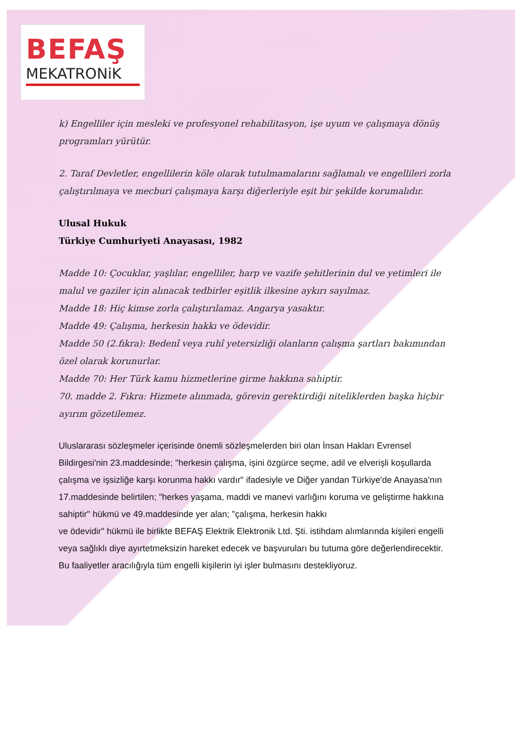BEFAŞ
MEKATRONiK
k) Engelliler için mesleki ve profesyonel rehabilitasyon, işe uyum ve çalışmaya dönüş programları yürütür.
2. Taraf Devletler, engellilerin köle olarak tutulmamalarını sağlamalı ve engellileri zorla çalıştırılmaya ve mecburi çalışmaya karşı diğerleriyle eşit bir şekilde korumalıdır.
Ulusal Hukuk
Türkiye Cumhuriyeti Anayasası, 1982
Madde 10: Çocuklar, yaşlılar, engelliler, harp ve vazife şehitlerinin dul ve yetimleri ile malul ve gaziler için alınacak tedbirler eşitlik ilkesine aykırı sayılmaz.
Madde 18: Hiç kimse zorla çalıştırılamaz. Angarya yasaktır.
Madde 49: Çalışma, herkesin hakkı ve ödevidir.
Madde 50 (2.fıkra): Bedenî veya ruhî yetersizliği olanların çalışma şartları bakımından özel olarak korunurlar.
Madde 70: Her Türk kamu hizmetlerine girme hakkına sahiptir.
70. madde 2. Fıkra: Hizmete alınmada, görevin gerektirdiği niteliklerden başka hiçbir ayırım gözetilemez.
Uluslararası sözleşmeler içerisinde önemli sözleşmelerden biri olan İnsan Hakları Evrensel Bildirgesi'nin 23.maddesinde; "herkesin çalışma, işini özgürce seçme, adil ve elverişli koşullarda çalışma ve işsizliğe karşı korunma hakkı vardır" ifadesiyle ve Diğer yandan Türkiye'de Anayasa'nın 17.maddesinde belirtilen; "herkes yaşama, maddi ve manevi varlığını koruma ve geliştirme hakkına sahiptir" hükmü ve 49.maddesinde yer alan; "çalışma, herkesin hakkı
ve ödevidir" hükmü ile birlikte BEFAŞ Elektrik Elektronik Ltd. Şti. istihdam alımlarında kişileri engelli veya sağlıklı diye ayırtetmeksizin hareket edecek ve başvuruları bu tutuma göre değerlendirecektir.
Bu faaliyetler aracılığıyla tüm engelli kişilerin iyi işler bulmasını destekliyoruz.